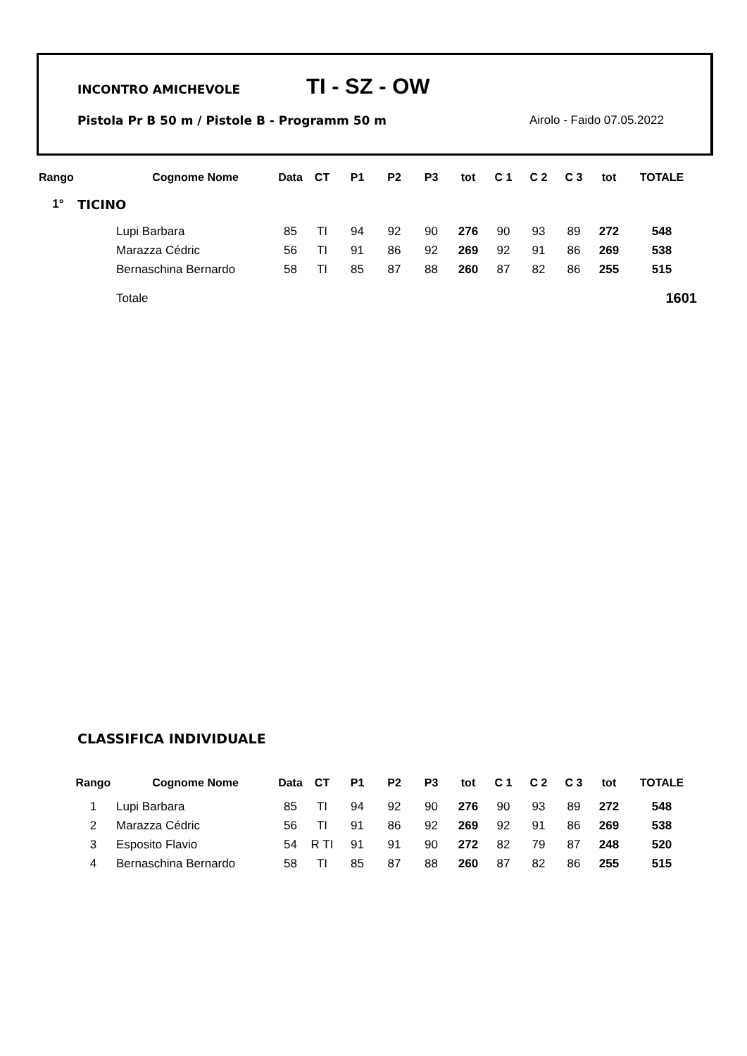INCONTRO AMICHEVOLE TI - SZ - OW
Pistola Pr B 50 m / Pistole B - Programm 50 m Airolo - Faido 07.05.2022
| Rango | | Cognome Nome | Data | CT | P1 | P2 | P3 | tot | C 1 | C 2 | C 3 | tot | TOTALE |
| --- | --- | --- | --- | --- | --- | --- | --- | --- | --- | --- | --- | --- | --- |
| 1° | TICINO | | | | | | | | | | | | |
| | | Lupi Barbara | 85 | TI | 94 | 92 | 90 | 276 | 90 | 93 | 89 | 272 | 548 |
| | | Marazza Cédric | 56 | TI | 91 | 86 | 92 | 269 | 92 | 91 | 86 | 269 | 538 |
| | | Bernaschina Bernardo | 58 | TI | 85 | 87 | 88 | 260 | 87 | 82 | 86 | 255 | 515 |
| | | Totale | | | | | | | | | | | 1601 |
CLASSIFICA INDIVIDUALE
| Rango | Cognome Nome | Data | CT | P1 | P2 | P3 | tot | C 1 | C 2 | C 3 | tot | TOTALE |
| --- | --- | --- | --- | --- | --- | --- | --- | --- | --- | --- | --- | --- |
| 1 | Lupi Barbara | 85 | TI | 94 | 92 | 90 | 276 | 90 | 93 | 89 | 272 | 548 |
| 2 | Marazza Cédric | 56 | TI | 91 | 86 | 92 | 269 | 92 | 91 | 86 | 269 | 538 |
| 3 | Esposito Flavio | 54 | R TI | 91 | 91 | 90 | 272 | 82 | 79 | 87 | 248 | 520 |
| 4 | Bernaschina Bernardo | 58 | TI | 85 | 87 | 88 | 260 | 87 | 82 | 86 | 255 | 515 |